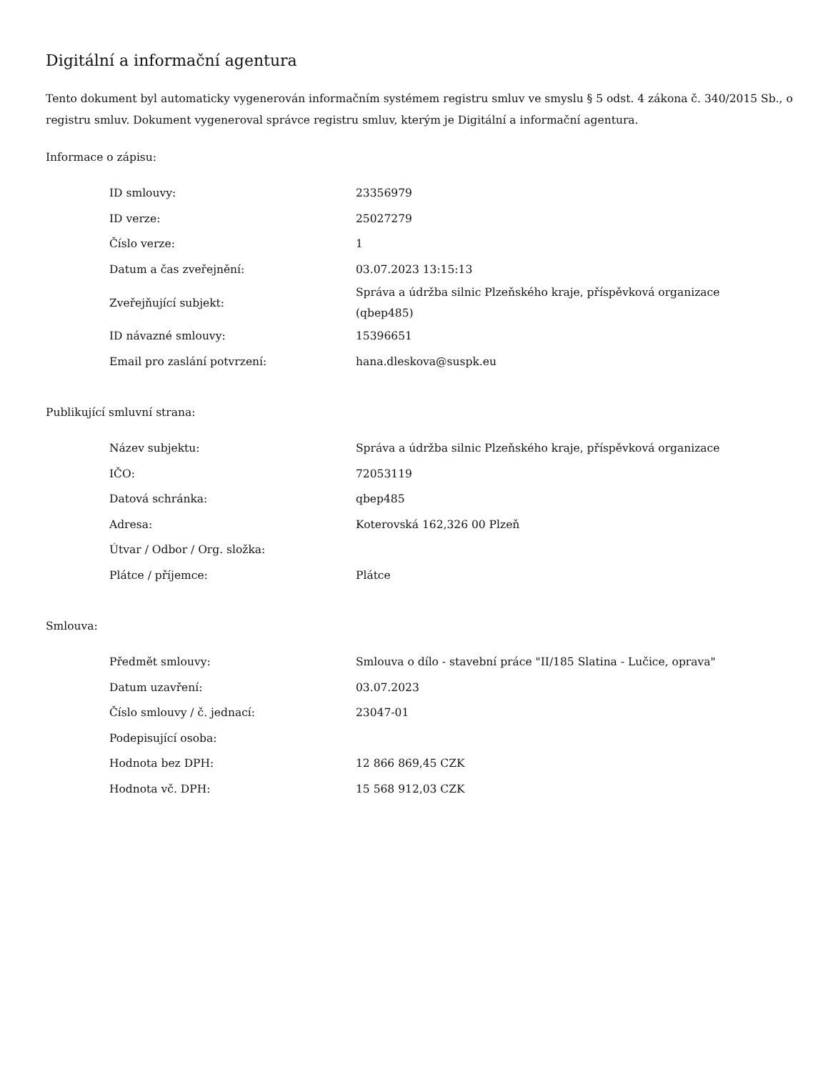Digitální a informační agentura
Tento dokument byl automaticky vygenerován informačním systémem registru smluv ve smyslu § 5 odst. 4 zákona č. 340/2015 Sb., o registru smluv. Dokument vygeneroval správce registru smluv, kterým je Digitální a informační agentura.
Informace o zápisu:
| ID smlouvy: | 23356979 |
| ID verze: | 25027279 |
| Číslo verze: | 1 |
| Datum a čas zveřejnění: | 03.07.2023 13:15:13 |
| Zveřejňující subjekt: | Správa a údržba silnic Plzeňského kraje, příspěvková organizace (qbep485) |
| ID návazné smlouvy: | 15396651 |
| Email pro zaslání potvrzení: | hana.dleskova@suspk.eu |
Publikující smluvní strana:
| Název subjektu: | Správa a údržba silnic Plzeňského kraje, příspěvková organizace |
| IČO: | 72053119 |
| Datová schránka: | qbep485 |
| Adresa: | Koterovská 162,326 00 Plzeň |
| Útvar / Odbor / Org. složka: | |
| Plátce / příjemce: | Plátce |
Smlouva:
| Předmět smlouvy: | Smlouva o dílo - stavební práce "II/185 Slatina - Lučice, oprava" |
| Datum uzavření: | 03.07.2023 |
| Číslo smlouvy / č. jednací: | 23047-01 |
| Podepisující osoba: | |
| Hodnota bez DPH: | 12 866 869,45 CZK |
| Hodnota vč. DPH: | 15 568 912,03 CZK |